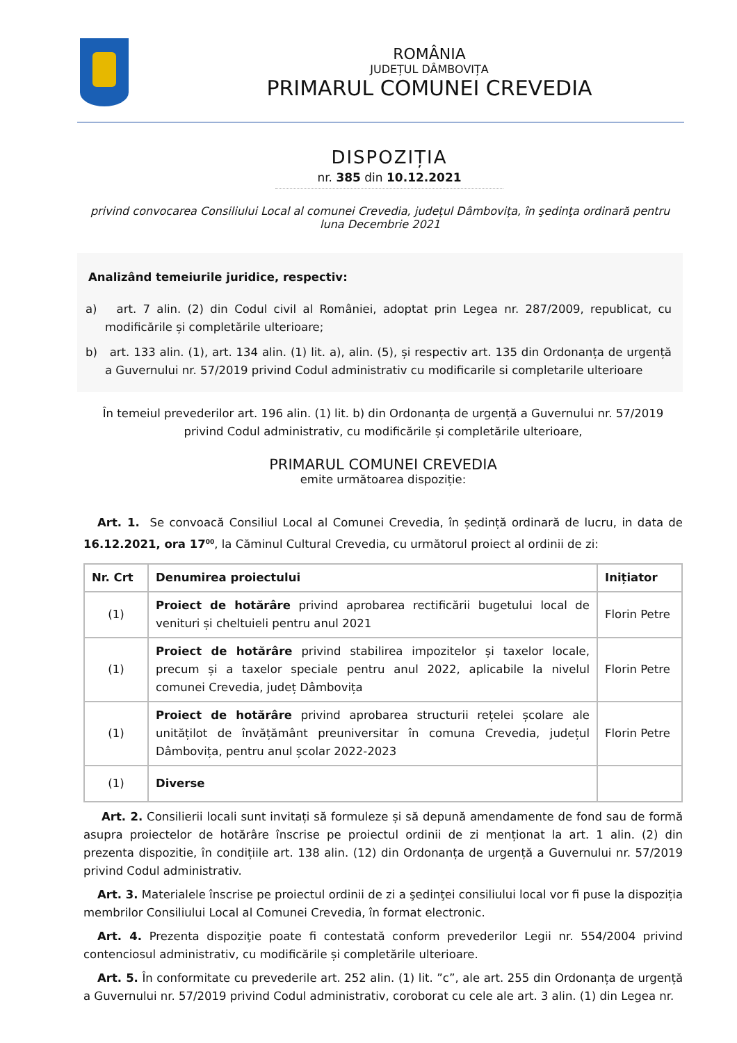ROMÂNIA
JUDEȚUL DÂMBOVIȚA
PRIMARUL COMUNEI CREVEDIA
DISPOZIȚIA
nr. 385 din 10.12.2021
privind convocarea Consiliului Local al comunei Crevedia, județul Dâmbovița, în şedinţa ordinară pentru luna Decembrie 2021
Analizând temeiurile juridice, respectiv:
a) art. 7 alin. (2) din Codul civil al României, adoptat prin Legea nr. 287/2009, republicat, cu modificările și completările ulterioare;
b) art. 133 alin. (1), art. 134 alin. (1) lit. a), alin. (5), și respectiv art. 135 din Ordonanța de urgență a Guvernului nr. 57/2019 privind Codul administrativ cu modificarile si completarile ulterioare
În temeiul prevederilor art. 196 alin. (1) lit. b) din Ordonanța de urgență a Guvernului nr. 57/2019 privind Codul administrativ, cu modificările și completările ulterioare,
PRIMARUL COMUNEI CREVEDIA
emite următoarea dispoziție:
Art. 1. Se convoacă Consiliul Local al Comunei Crevedia, în ședință ordinară de lucru, in data de 16.12.2021, ora 17<sup>00</sup>, la Căminul Cultural Crevedia, cu următorul proiect al ordinii de zi:
| Nr. Crt | Denumirea proiectului | Inițiator |
| --- | --- | --- |
| (1) | Proiect de hotărâre privind aprobarea rectificării bugetului local de venituri și cheltuieli pentru anul 2021 | Florin Petre |
| (1) | Proiect de hotărâre privind stabilirea impozitelor și taxelor locale, precum și a taxelor speciale pentru anul 2022, aplicabile la nivelul comunei Crevedia, județ Dâmbovița | Florin Petre |
| (1) | Proiect de hotărâre privind aprobarea structurii rețelei școlare ale unitățilot de învățământ preuniversitar în comuna Crevedia, județul Dâmbovița, pentru anul școlar 2022-2023 | Florin Petre |
| (1) | Diverse | |
Art. 2. Consilierii locali sunt invitați să formuleze și să depună amendamente de fond sau de formă asupra proiectelor de hotărâre înscrise pe proiectul ordinii de zi menționat la art. 1 alin. (2) din prezenta dispozitie, în condițiile art. 138 alin. (12) din Ordonanța de urgență a Guvernului nr. 57/2019 privind Codul administrativ.
Art. 3. Materialele înscrise pe proiectul ordinii de zi a şedinţei consiliului local vor fi puse la dispoziția membrilor Consiliului Local al Comunei Crevedia, în format electronic.
Art. 4. Prezenta dispoziţie poate fi contestată conform prevederilor Legii nr. 554/2004 privind contenciosul administrativ, cu modificările și completările ulterioare.
Art. 5. În conformitate cu prevederile art. 252 alin. (1) lit. ”c”, ale art. 255 din Ordonanța de urgență a Guvernului nr. 57/2019 privind Codul administrativ, coroborat cu cele ale art. 3 alin. (1) din Legea nr.